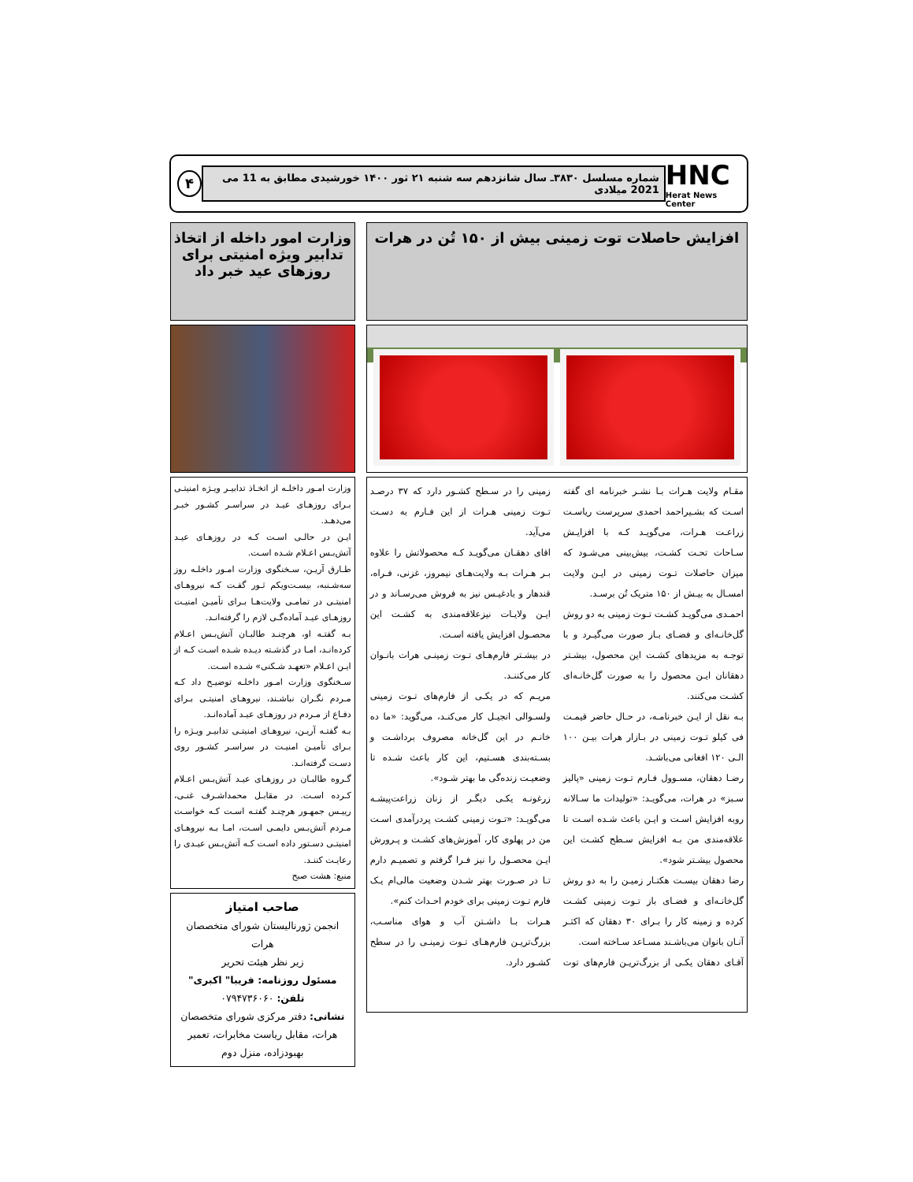HNC
Herat News Center
شماره مسلسل ۳۸۳۰ـ سال شانزدهم سه شنبه ۲۱ ثور ۱۴۰۰ خورشیدی مطابق به 11 می 2021 میلادی
۴
افزایش حاصلات توت زمینی بیش از ۱۵۰ تُن در هرات
مقـام ولایت هـرات بـا نشـر خبرنامه ای گفته اسـت که بشـیراحمد احمدی سرپرست ریاسـت زراعـت هـرات، می‌گویـد کـه با افزایـش سـاحات تحـت کشـت، بیش‌بینی می‌شـود که میزان حاصلات تـوت زمینی در ایـن ولایت امسـال به بیـش از ۱۵۰ متریک تُن برسـد.
احمـدی می‌گویـد کشـت تـوت زمینی به دو روش گل‌خانـه‌ای و فضـای بـاز صورت می‌گیـرد و با توجـه به مزیدهای کشـت این محصول، بیشـتر دهقانان ایـن محصول را به صورت گل‌خانـه‌ای کشـت می‌کنند.
بـه نقل از ایـن خبرنامـه، در حـال حاضر قیمـت فی کیلو تـوت زمینی در بـازار هرات بیـن ۱۰۰ الـی ۱۲۰ افغانی می‌باشـد.
رضـا دهقان، مسـوول فـارم تـوت زمینی «پالیز سـبز» در هرات، می‌گویـد: «تولیدات ما سـالانه روبه افزایش اسـت و ایـن باعث شـده اسـت تا علاقه‌مندی من بـه افزایش سـطح کشـت این محصول بیشـتر شود».
رضا دهقان بیسـت هکتـار زمیـن را به دو روش گل‌خانـه‌ای و فضـای باز تـوت زمینی کشـت کرده و زمینه کار را بـرای ۳۰ دهقان که اکثـر آنـان بانوان می‌باشـند مسـاعد سـاخته است.
آقـای دهقان یکـی از بزرگ‌تریـن فارم‌های توت زمینی را در سـطح کشـور دارد که ۳۷ درصـد تـوت زمینی هـرات از این فـارم به دسـت می‌آید.
اقای دهقـان می‌گویـد کـه محصولاتش را علاوه بـر هـرات بـه ولایت‌هـای نیمروز، غزنی، فـراه، قندهار و بادغیـس نیز به فروش می‌رسـاند و در ایـن ولایـات نیزعلاقه‌مندی به کشـت این محصـول افزایش یافته اسـت.
در بیشـتر فارم‌هـای تـوت زمینـی هرات بانـوان کار می‌کننـد.
مریـم که در یکـی از فارم‌های تـوت زمینی ولسـوالی انجیـل کار می‌کنـد، می‌گوید: «ما ده خانـم در این گل‌خانه مصروف برداشـت و بسـته‌بندی هسـتیم، این کار باعث شـده تا وضعیـت زنده‌گی ما بهتر شـود».
زرغونـه یکـی دیگـر از زنان زراعت‌پیشـه می‌گویـد: «تـوت زمینی کشـت پردرآمدی اسـت من در پهلوی کار، آموزش‌های کشـت و پـرورش ایـن محصـول را نیز فـرا گرفتم و تصمیـم دارم تـا در صـورت بهتر شـدن وضعیت مالی‌ام یـک فارم تـوت زمینی برای خودم احـداث کنم».
هـرات بـا داشـتن آب و هوای مناسـب، بزرگ‌تریـن فارم‌هـای تـوت زمینـی را در سطح کشـور دارد.
وزارت امور داخله از اتخاذ تدابیر ویژه امنیتی برای روزهای عید خبر داد
وزارت امـور داخلـه از اتخـاذ تدابیـر ویـژه امنیتـی بـرای روزهـای عیـد در سراسـر کشـور خبـر می‌دهـد.
ایـن در حالـی اسـت کـه در روزهـای عیـد آتش‌بـس اعـلام شـده اسـت.
طـارق آریـن، سـخنگوی وزارت امـور داخلـه روز سه‌شـنبه، بیسـت‌ویکم ثـور گفـت کـه نیروهـای امنیتـی در تمامـی ولایت‌هـا بـرای تأمیـن امنیـت روزهـای عیـد آماده‌گـی لازم را گرفته‌انـد.
بـه گفتـه او، هرچنـد طالبـان آتش‌بـس اعـلام کرده‌انـد، امـا در گذشـته دیـده شـده اسـت کـه از ایـن اعـلام «تعهـد شـکنی» شـده اسـت.
سـخنگوی وزارت امـور داخلـه توضیـح داد کـه مـردم نگـران نباشـند، نیروهـای امنیتـی بـرای دفـاع از مـردم در روزهـای عیـد آماده‌انـد.
بـه گفتـه آریـن، نیروهـای امنیتـی تدابیـر ویـژه را بـرای تأمیـن امنیـت در سراسـر کشـور روی دسـت گرفته‌انـد.
گـروه طالبـان در روزهـای عیـد آتش‌بـس اعـلام کـرده اسـت. در مقابـل محمداشـرف غنـی، رییـس جمهـور هرچنـد گفتـه اسـت کـه خواسـت مـردم آتش‌بـس دایمـی اسـت، امـا بـه نیروهـای امنیتـی دسـتور داده اسـت کـه آتش‌بـس عیـدی را رعایـت کننـد.
منبع: هشت صبح
صاحب امتیاز
انجمن ژورنالیستان شورای متخصصان هرات
زیر نظر هیئت تحریر
مسئول روزنامه: فریبا" اکبری"
تلفن: ۰۷۹۴۷۳۶۰۶۰
نشانی: دفتر مرکزی شورای متخصصان هرات، مقابل ریاست مخابرات، تعمیر بهبودزاده، منزل دوم